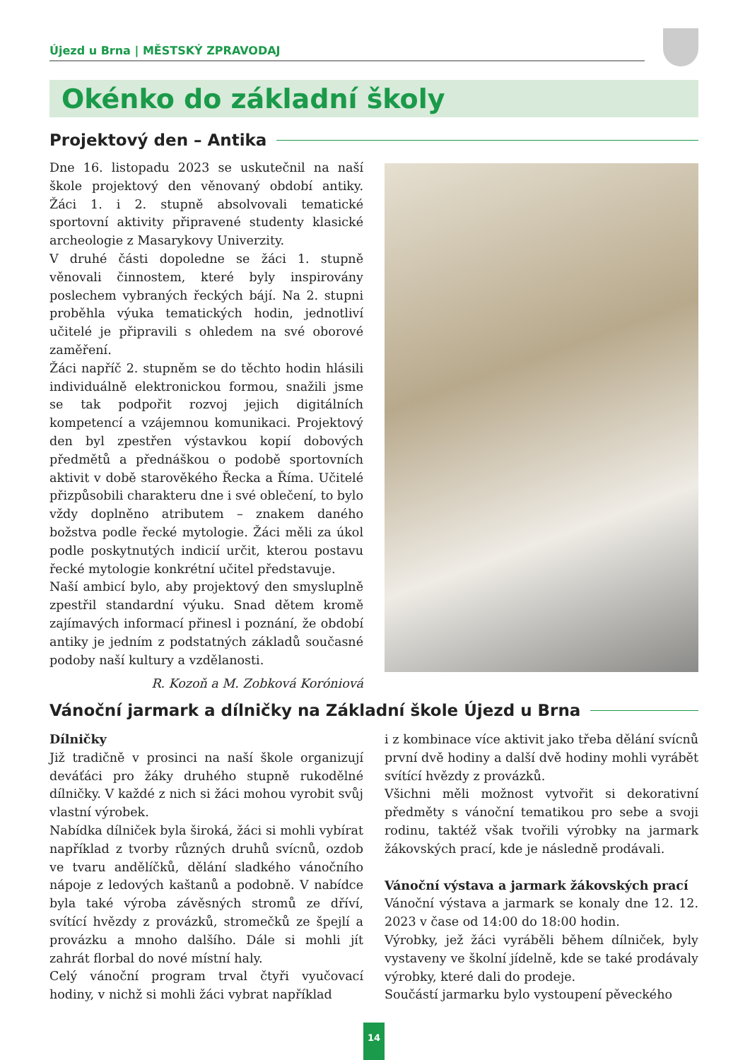Újezd u Brna | MĚSTSKÝ ZPRAVODAJ
Okénko do základní školy
Projektový den – Antika
Dne 16. listopadu 2023 se uskutečnil na naší škole projektový den věnovaný období antiky. Žáci 1. i 2. stupně absolvovali tematické sportovní aktivity připravené studenty klasické archeologie z Masarykovy Univerzity.
V druhé části dopoledne se žáci 1. stupně věnovali činnostem, které byly inspirovány poslechem vybraných řeckých bájí. Na 2. stupni proběhla výuka tematických hodin, jednotliví učitelé je připravili s ohledem na své oborové zaměření.
Žáci napříč 2. stupněm se do těchto hodin hlásili individuálně elektronickou formou, snažili jsme se tak podpořit rozvoj jejich digitálních kompetencí a vzájemnou komunikaci. Projektový den byl zpestřen výstavkou kopií dobových předmětů a přednáškou o podobě sportovních aktivit v době starověkého Řecka a Říma. Učitelé přizpůsobili charakteru dne i své oblečení, to bylo vždy doplněno atributem – znakem daného božstva podle řecké mytologie. Žáci měli za úkol podle poskytnutých indicií určit, kterou postavu řecké mytologie konkrétní učitel představuje.
Naší ambicí bylo, aby projektový den smysluplně zpestřil standardní výuku. Snad dětem kromě zajímavých informací přinesl i poznání, že období antiky je jedním z podstatných základů současné podoby naší kultury a vzdělanosti.
R. Kozoň a M. Zobková Koróniová
Vánoční jarmark a dílničky na Základní škole Újezd u Brna
Dílničky
Již tradičně v prosinci na naší škole organizují deváťáci pro žáky druhého stupně rukodělné dílničky. V každé z nich si žáci mohou vyrobit svůj vlastní výrobek.
Nabídka dílniček byla široká, žáci si mohli vybírat například z tvorby různých druhů svícnů, ozdob ve tvaru andělíčků, dělání sladkého vánočního nápoje z ledových kaštanů a podobně. V nabídce byla také výroba závěsných stromů ze dříví, svítící hvězdy z provázků, stromečků ze špejlí a provázku a mnoho dalšího. Dále si mohli jít zahrát florbal do nové místní haly.
Celý vánoční program trval čtyři vyučovací hodiny, v nichž si mohli žáci vybrat například
i z kombinace více aktivit jako třeba dělání svícnů první dvě hodiny a další dvě hodiny mohli vyrábět svítící hvězdy z provázků.
Všichni měli možnost vytvořit si dekorativní předměty s vánoční tematikou pro sebe a svoji rodinu, taktéž však tvořili výrobky na jarmark žákovských prací, kde je následně prodávali.
Vánoční výstava a jarmark žákovských prací
Vánoční výstava a jarmark se konaly dne 12. 12. 2023 v čase od 14:00 do 18:00 hodin.
Výrobky, jež žáci vyráběli během dílniček, byly vystaveny ve školní jídelně, kde se také prodávaly výrobky, které dali do prodeje.
Součástí jarmarku bylo vystoupení pěveckého
14